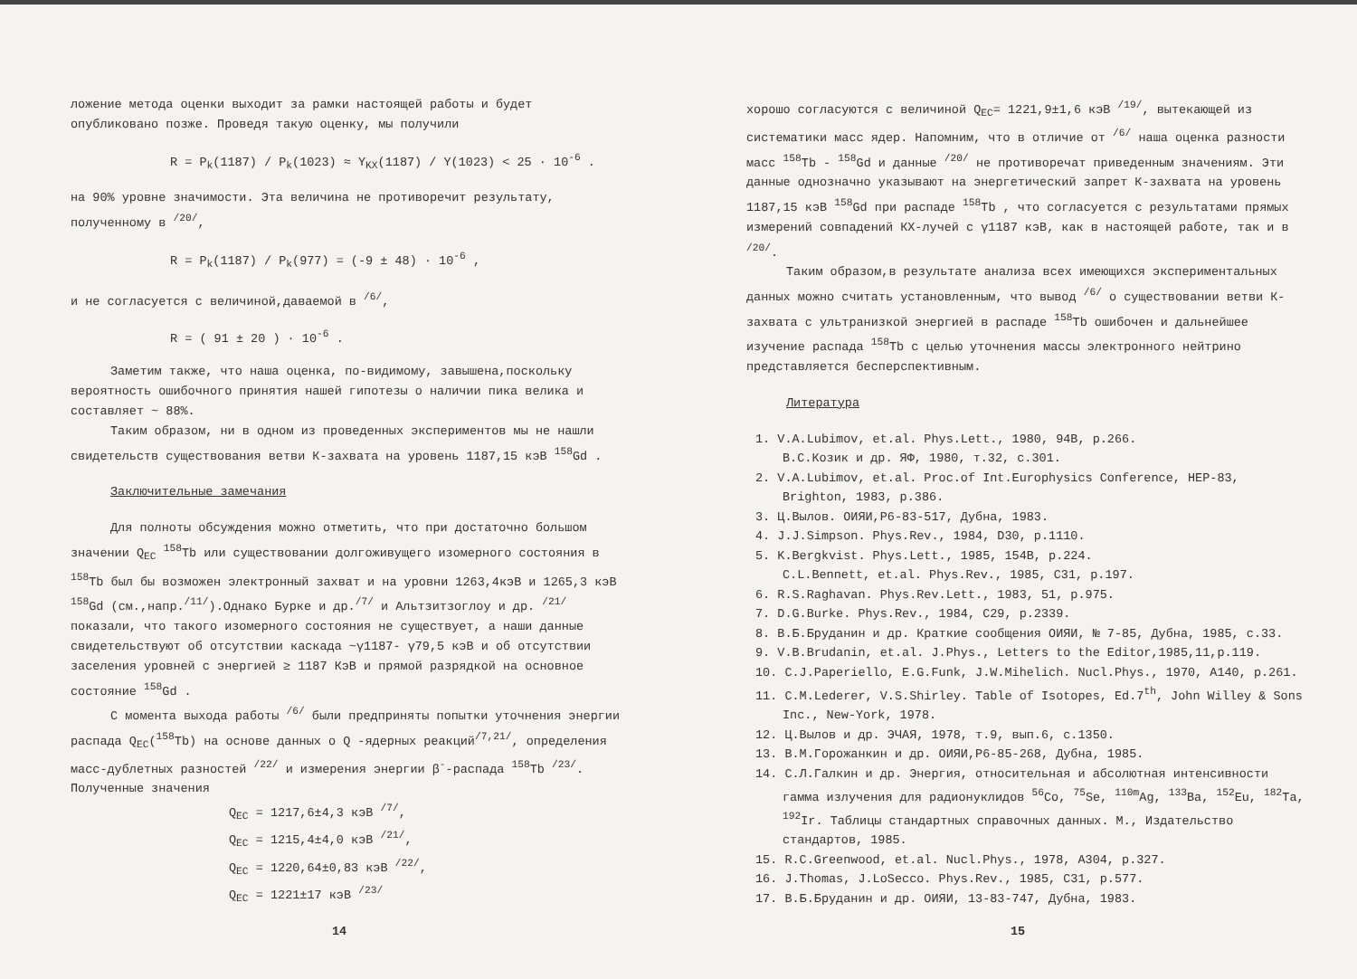ложение метода оценки выходит за рамки настоящей работы и будет опубликовано позже. Проведя такую оценку, мы получили
R = P<sub>k</sub>(1187) / P<sub>k</sub>(1023) ≈ Y<sub>KX</sub>(1187) / Y(1023) < 25 · 10<sup>-6</sup> .
на 90% уровне значимости. Эта величина не противоречит результату, полученному в <sup>/20/</sup>,
R = P<sub>k</sub>(1187) / P<sub>k</sub>(977) = (-9 ± 48) · 10<sup>-6</sup> ,
и не согласуется с величиной,даваемой в <sup>/6/</sup>,
R = ( 91 ± 20 ) · 10<sup>-6</sup> .
Заметим также, что наша оценка, по-видимому, завышена,поскольку вероятность ошибочного принятия нашей гипотезы о наличии пика велика и составляет ~ 88%.
Таким образом, ни в одном из проведенных экспериментов мы не нашли свидетельств существования ветви К-захвата на уровень 1187,15 кэВ <sup>158</sup>Gd .
Заключительные замечания
Для полноты обсуждения можно отметить, что при достаточно большом значении Q<sub>EC</sub> <sup>158</sup>Tb или существовании долгоживущего изомерного состояния в <sup>158</sup>Tb был бы возможен электронный захват и на уровни 1263,4кэВ и 1265,3 кэВ <sup>158</sup>Gd (см.,напр.<sup>/11/</sup>).Однако Бурке и др.<sup>/7/</sup> и Альтзитзоглоу и др. <sup>/21/</sup> показали, что такого изомерного состояния не существует, а наши данные свидетельствуют об отсутствии каскада ~γ1187- γ79,5 кэВ и об отсутствии заселения уровней с энергией ≥ 1187 КэВ и прямой разрядкой на основное состояние <sup>158</sup>Gd .
С момента выхода работы <sup>/6/</sup> были предприняты попытки уточнения энергии распада Q<sub>EC</sub>(<sup>158</sup>Tb) на основе данных о Q -ядерных реакций<sup>/7,21/</sup>, определения масс-дублетных разностей <sup>/22/</sup> и измерения энергии β<sup>-</sup>-распада <sup>158</sup>Tb <sup>/23/</sup>. Полученные значения
Q<sub>EC</sub> = 1217,6±4,3 кэВ <sup>/7/</sup>,
Q<sub>EC</sub> = 1215,4±4,0 кэВ <sup>/21/</sup>,
Q<sub>EC</sub> = 1220,64±0,83 кэВ <sup>/22/</sup>,
Q<sub>EC</sub> = 1221±17 кэВ <sup>/23/</sup>
14
хорошо согласуются с величиной Q<sub>EC</sub>= 1221,9±1,6 кэВ <sup>/19/</sup>, вытекающей из систематики масс ядер. Напомним, что в отличие от <sup>/6/</sup> наша оценка разности масс <sup>158</sup>Tb - <sup>158</sup>Gd и данные <sup>/20/</sup> не противоречат приведенным значениям. Эти данные однозначно указывают на энергетический запрет К-захвата на уровень 1187,15 кэВ <sup>158</sup>Gd при распаде <sup>158</sup>Tb , что согласуется с результатами прямых измерений совпадений КХ-лучей с γ1187 кэВ, как в настоящей работе, так и в <sup>/20/</sup>.
Таким образом,в результате анализа всех имеющихся экспериментальных данных можно считать установленным, что вывод <sup>/6/</sup> о существовании ветви К-захвата с ультранизкой энергией в распаде <sup>158</sup>Tb ошибочен и дальнейшее изучение распада <sup>158</sup>Tb с целью уточнения массы электронного нейтрино представляется бесперспективным.
Литература
1. V.A.Lubimov, et.al. Phys.Lett., 1980, 94B, p.266.
В.С.Козик и др. ЯФ, 1980, т.32, с.301.
2. V.A.Lubimov, et.al. Proc.of Int.Europhysics Conference, HEP-83, Brighton, 1983, p.386.
3. Ц.Вылов. ОИЯИ,Р6-83-517, Дубна, 1983.
4. J.J.Simpson. Phys.Rev., 1984, D30, p.1110.
5. K.Bergkvist. Phys.Lett., 1985, 154B, p.224.
C.L.Bennett, et.al. Phys.Rev., 1985, C31, p.197.
6. R.S.Raghavan. Phys.Rev.Lett., 1983, 51, p.975.
7. D.G.Burke. Phys.Rev., 1984, C29, p.2339.
8. В.Б.Бруданин и др. Краткие сообщения ОИЯИ, № 7-85, Дубна, 1985, с.33.
9. V.B.Brudanin, et.al. J.Phys., Letters to the Editor,1985,11,p.119.
10. C.J.Paperiello, E.G.Funk, J.W.Mihelich. Nucl.Phys., 1970, A140, p.261.
11. C.M.Lederer, V.S.Shirley. Table of Isotopes, Ed.7<sup>th</sup>, John Willey & Sons Inc., New-York, 1978.
12. Ц.Вылов и др. ЭЧАЯ, 1978, т.9, вып.6, с.1350.
13. В.М.Горожанкин и др. ОИЯИ,Р6-85-268, Дубна, 1985.
14. С.Л.Галкин и др. Энергия, относительная и абсолютная интенсивности гамма излучения для радионуклидов <sup>56</sup>Co, <sup>75</sup>Se, <sup>110m</sup>Ag, <sup>133</sup>Ba, <sup>152</sup>Eu, <sup>182</sup>Ta, <sup>192</sup>Ir. Таблицы стандартных справочных данных. М., Издательство стандартов, 1985.
15. R.C.Greenwood, et.al. Nucl.Phys., 1978, A304, p.327.
16. J.Thomas, J.LoSecco. Phys.Rev., 1985, C31, p.577.
17. В.Б.Бруданин и др. ОИЯИ, 13-83-747, Дубна, 1983.
15